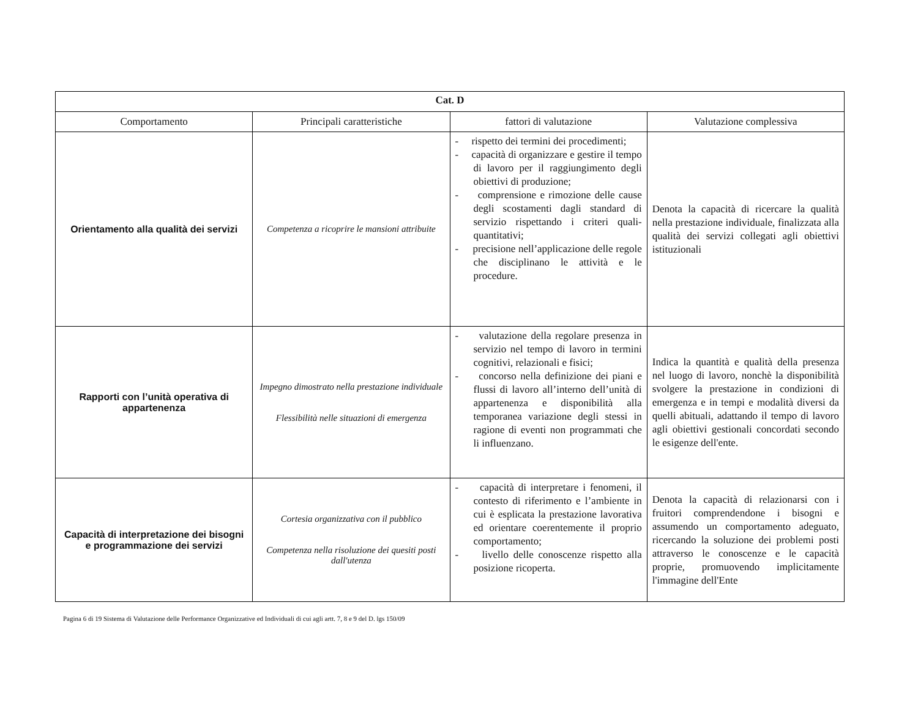| Cat. D | | | |
| Comportamento | Principali caratteristiche | fattori di valutazione | Valutazione complessiva |
| Orientamento alla qualità dei servizi | Competenza a ricoprire le mansioni attribuite | - rispetto dei termini dei procedimenti; - capacità di organizzare e gestire il tempo di lavoro per il raggiungimento degli obiettivi di produzione; - comprensione e rimozione delle cause degli scostamenti dagli standard di servizio rispettando i criteri quali-quantitativi; - precisione nell’applicazione delle regole che disciplinano le attività e le procedure. | Denota la capacità di ricercare la qualità nella prestazione individuale, finalizzata alla qualità dei servizi collegati agli obiettivi istituzionali |
| Rapporti con l’unità operativa di appartenenza | Impegno dimostrato nella prestazione individuale Flessibilità nelle situazioni di emergenza | - valutazione della regolare presenza in servizio nel tempo di lavoro in termini cognitivi, relazionali e fisici; - concorso nella definizione dei piani e flussi di lavoro all’interno dell’unità di appartenenza e disponibilità alla temporanea variazione degli stessi in ragione di eventi non programmati che li influenzano. | Indica la quantità e qualità della presenza nel luogo di lavoro, nonchè la disponibilità svolgere la prestazione in condizioni di emergenza e in tempi e modalità diversi da quelli abituali, adattando il tempo di lavoro agli obiettivi gestionali concordati secondo le esigenze dell'ente. |
| Capacità di interpretazione dei bisogni e programmazione dei servizi | Cortesia organizzativa con il pubblico Competenza nella risoluzione dei quesiti posti dall'utenza | - capacità di interpretare i fenomeni, il contesto di riferimento e l’ambiente in cui è esplicata la prestazione lavorativa ed orientare coerentemente il proprio comportamento; - livello delle conoscenze rispetto alla posizione ricoperta. | Denota la capacità di relazionarsi con i fruitori comprendendone i bisogni e assumendo un comportamento adeguato, ricercando la soluzione dei problemi posti attraverso le conoscenze e le capacità proprie, promuovendo implicitamente l'immagine dell'Ente |
Pagina 6 di 19 Sistema di Valutazione delle Performance Organizzative ed Individuali di cui agli artt. 7, 8 e 9 del D. lgs 150/09